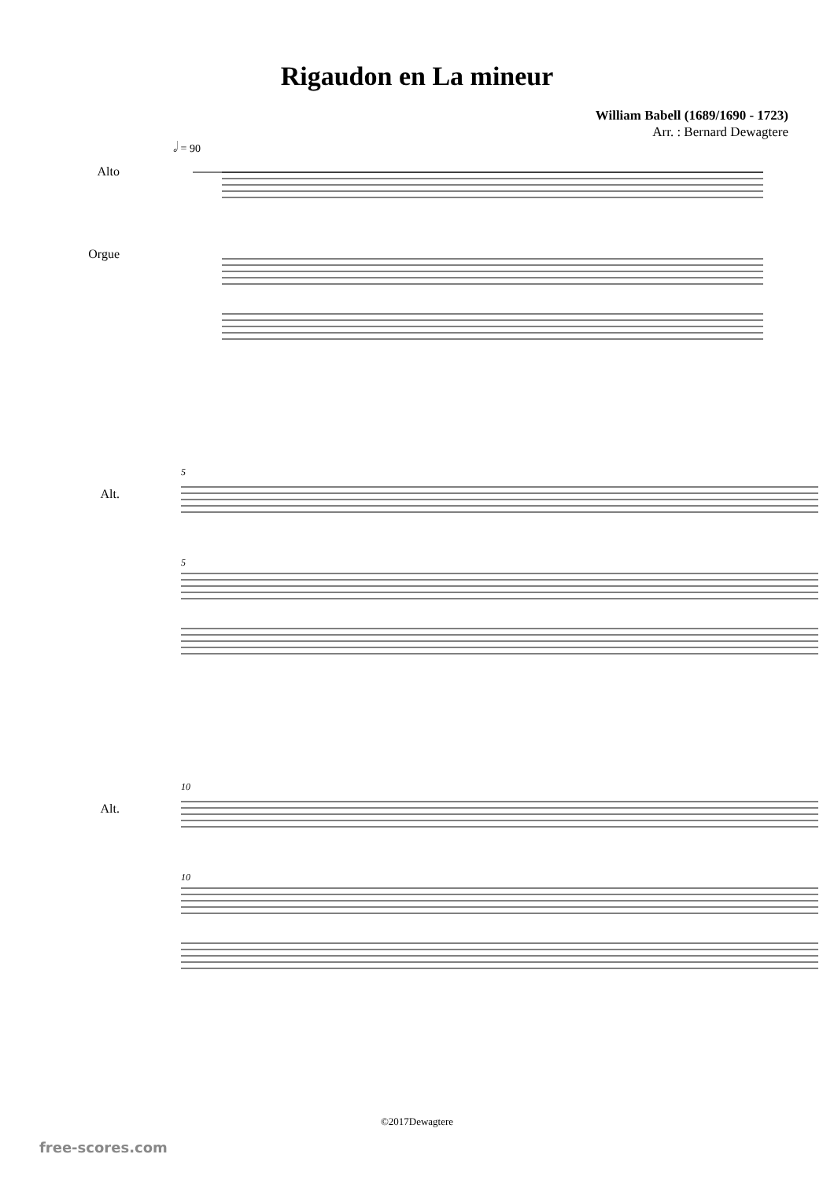Rigaudon en La mineur
William Babell (1689/1690 - 1723)
Arr. : Bernard Dewagtere
𝅗𝅥 = 90
Alto
Orgue
Alt.
5
5
Alt.
10
10
©2017Dewagtere
free-scores.com